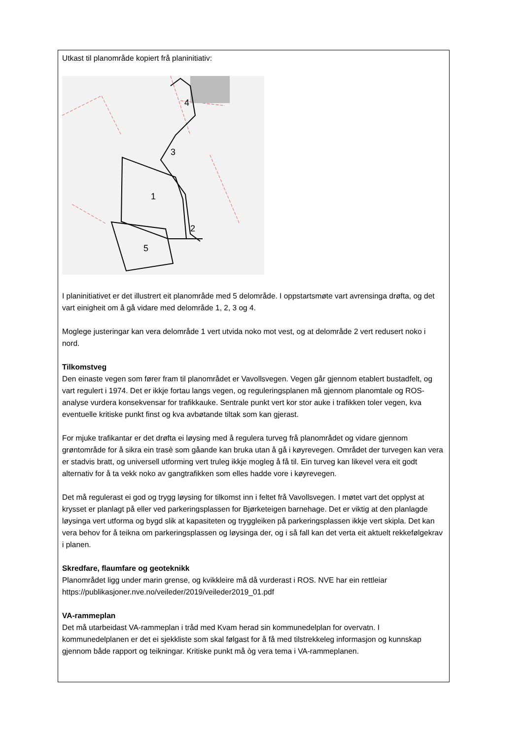Utkast til planområde kopiert frå planinitiativ:
1
2
3
4
5
I planinitiativet er det illustrert eit planområde med 5 delområde. I oppstartsmøte vart avrensinga drøfta, og det vart einigheit om å gå vidare med delområde 1, 2, 3 og 4.
Moglege justeringar kan vera delområde 1 vert utvida noko mot vest, og at delområde 2 vert redusert noko i nord.
Tilkomstveg
Den einaste vegen som fører fram til planområdet er Vavollsvegen. Vegen går gjennom etablert bustadfelt, og vart regulert i 1974. Det er ikkje fortau langs vegen, og reguleringsplanen må gjennom planomtale og ROS-analyse vurdera konsekvensar for trafikkauke. Sentrale punkt vert kor stor auke i trafikken toler vegen, kva eventuelle kritiske punkt finst og kva avbøtande tiltak som kan gjerast.
For mjuke trafikantar er det drøfta ei løysing med å regulera turveg frå planområdet og vidare gjennom grøntområde for å sikra ein trasè som gåande kan bruka utan å gå i køyrevegen. Området der turvegen kan vera er stadvis bratt, og universell utforming vert truleg ikkje mogleg å få til. Ein turveg kan likevel vera eit godt alternativ for å ta vekk noko av gangtrafikken som elles hadde vore i køyrevegen.
Det må regulerast ei god og trygg løysing for tilkomst inn i feltet frå Vavollsvegen. I møtet vart det opplyst at krysset er planlagt på eller ved parkeringsplassen for Bjørketeigen barnehage. Det er viktig at den planlagde løysinga vert utforma og bygd slik at kapasiteten og tryggleiken på parkeringsplassen ikkje vert skipla. Det kan vera behov for å teikna om parkeringsplassen og løysinga der, og i så fall kan det verta eit aktuelt rekkefølgekrav i planen.
Skredfare, flaumfare og geoteknikk
Planområdet ligg under marin grense, og kvikkleire må då vurderast i ROS. NVE har ein rettleiar https://publikasjoner.nve.no/veileder/2019/veileder2019_01.pdf
VA-rammeplan
Det må utarbeidast VA-rammeplan i tråd med Kvam herad sin kommunedelplan for overvatn. I kommunedelplanen er det ei sjekkliste som skal følgast for å få med tilstrekkeleg informasjon og kunnskap gjennom både rapport og teikningar. Kritiske punkt må òg vera tema i VA-rammeplanen.